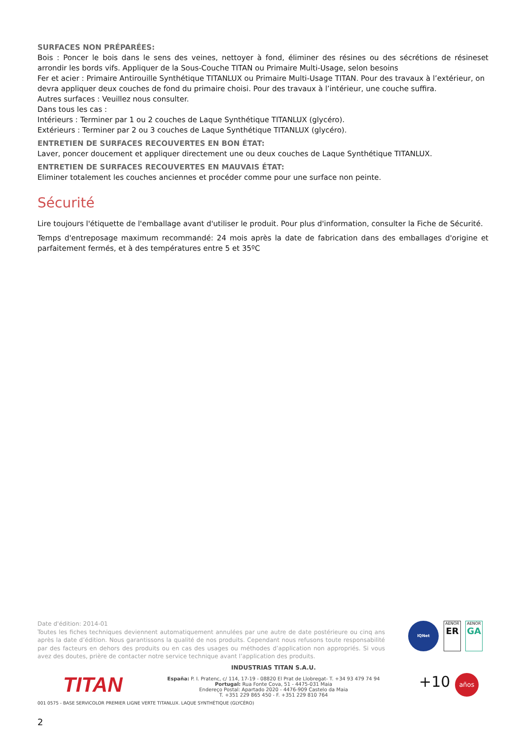SURFACES NON PRÉPARÉES:
Bois : Poncer le bois dans le sens des veines, nettoyer à fond, éliminer des résines ou des sécrétions de résineset arrondir les bords vifs. Appliquer de la Sous-Couche TITAN ou Primaire Multi-Usage, selon besoins
Fer et acier : Primaire Antirouille Synthétique TITANLUX ou Primaire Multi-Usage TITAN. Pour des travaux à l’extérieur, on devra appliquer deux couches de fond du primaire choisi. Pour des travaux à l’intérieur, une couche suffira.
Autres surfaces : Veuillez nous consulter.
Dans tous les cas :
Intérieurs : Terminer par 1 ou 2 couches de Laque Synthétique TITANLUX (glycéro).
Extérieurs : Terminer par 2 ou 3 couches de Laque Synthétique TITANLUX (glycéro).
ENTRETIEN DE SURFACES RECOUVERTES EN BON ÉTAT:
Laver, poncer doucement et appliquer directement une ou deux couches de Laque Synthétique TITANLUX.
ENTRETIEN DE SURFACES RECOUVERTES EN MAUVAIS ÉTAT:
Eliminer totalement les couches anciennes et procéder comme pour une surface non peinte.
Sécurité
Lire toujours l'étiquette de l'emballage avant d'utiliser le produit. Pour plus d'information, consulter la Fiche de Sécurité.
Temps d'entreposage maximum recommandé: 24 mois après la date de fabrication dans des emballages d'origine et parfaitement fermés, et à des températures entre 5 et 35ºC
Date d'édition: 2014-01
Toutes les fiches techniques deviennent automatiquement annulées par une autre de date postérieure ou cinq ans après la date d’édition. Nous garantissons la qualité de nos produits. Cependant nous refusons toute responsabilité par des facteurs en dehors des produits ou en cas des usages ou méthodes d’application non appropriés. Si vous avez des doutes, prière de contacter notre service technique avant l’application des produits.
IQNet
AENOR
ER
AENOR
GA
INDUSTRIAS TITAN S.A.U.
España: P. I. Pratenc, c/ 114, 17-19 - 08820 El Prat de Llobregat- T. +34 93 479 74 94
Portugal: Rua Fonte Cova, 51 - 4475-031 Maia
Endereço Postal: Apartado 2020 - 4476-909 Castelo da Maia
T. +351 229 865 450 - F. +351 229 810 764
TITAN +10 años
001 0575 - BASE SERVICOLOR PREMIER LIGNE VERTE TITANLUX. LAQUE SYNTHÉTIQUE (GLYCÉRO)
2